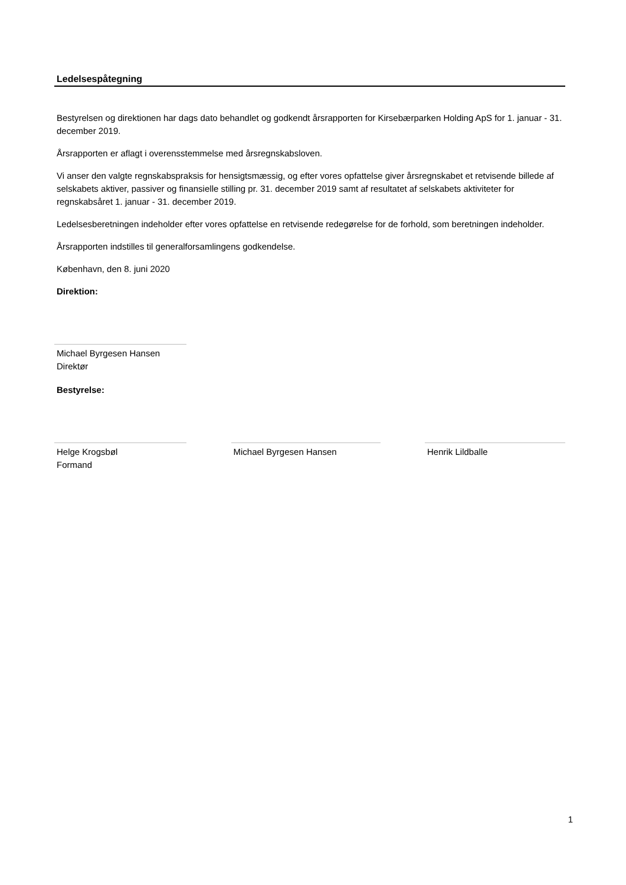Ledelsespåtegning
Bestyrelsen og direktionen har dags dato behandlet og godkendt årsrapporten for Kirsebærparken Holding ApS for 1. januar - 31. december 2019.
Årsrapporten er aflagt i overensstemmelse med årsregnskabsloven.
Vi anser den valgte regnskabspraksis for hensigtsmæssig, og efter vores opfattelse giver årsregnskabet et retvisende billede af selskabets aktiver, passiver og finansielle stilling pr. 31. december 2019 samt af resultatet af selskabets aktiviteter for regnskabsåret 1. januar - 31. december 2019.
Ledelsesberetningen indeholder efter vores opfattelse en retvisende redegørelse for de forhold, som beretningen indeholder.
Årsrapporten indstilles til generalforsamlingens godkendelse.
København, den 8. juni 2020
Direktion:
Michael Byrgesen Hansen
Direktør
Bestyrelse:
Helge Krogsbøl
Formand
Michael Byrgesen Hansen Henrik Lildballe
1